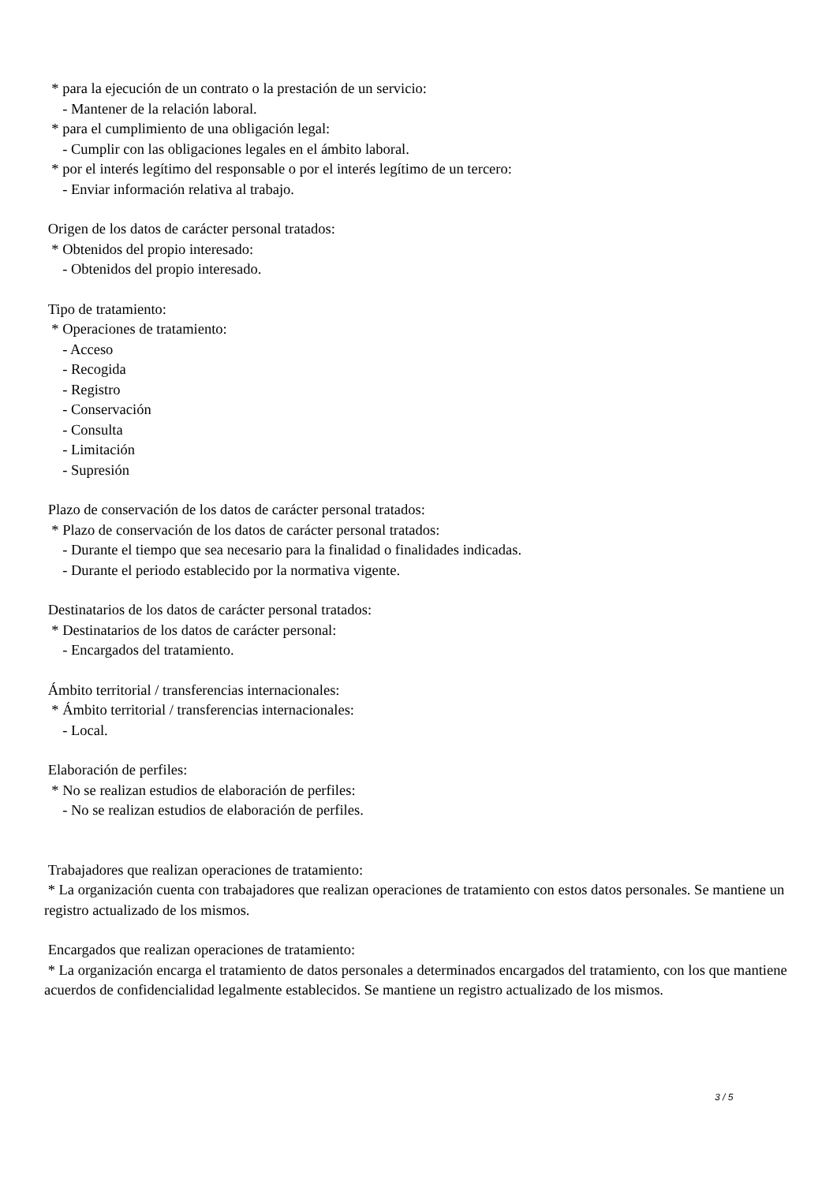* para la ejecución de un contrato o la prestación de un servicio:
- Mantener de la relación laboral.
* para el cumplimiento de una obligación legal:
- Cumplir con las obligaciones legales en el ámbito laboral.
* por el interés legítimo del responsable o por el interés legítimo de un tercero:
- Enviar información relativa al trabajo.
Origen de los datos de carácter personal tratados:
* Obtenidos del propio interesado:
- Obtenidos del propio interesado.
Tipo de tratamiento:
* Operaciones de tratamiento:
- Acceso
- Recogida
- Registro
- Conservación
- Consulta
- Limitación
- Supresión
Plazo de conservación de los datos de carácter personal tratados:
* Plazo de conservación de los datos de carácter personal tratados:
- Durante el tiempo que sea necesario para la finalidad o finalidades indicadas.
- Durante el periodo establecido por la normativa vigente.
Destinatarios de los datos de carácter personal tratados:
* Destinatarios de los datos de carácter personal:
- Encargados del tratamiento.
Ámbito territorial / transferencias internacionales:
* Ámbito territorial / transferencias internacionales:
- Local.
Elaboración de perfiles:
* No se realizan estudios de elaboración de perfiles:
- No se realizan estudios de elaboración de perfiles.
Trabajadores que realizan operaciones de tratamiento:
* La organización cuenta con trabajadores que realizan operaciones de tratamiento con estos datos personales. Se mantiene un registro actualizado de los mismos.
Encargados que realizan operaciones de tratamiento:
* La organización encarga el tratamiento de datos personales a determinados encargados del tratamiento, con los que mantiene acuerdos de confidencialidad legalmente establecidos. Se mantiene un registro actualizado de los mismos.
3 / 5